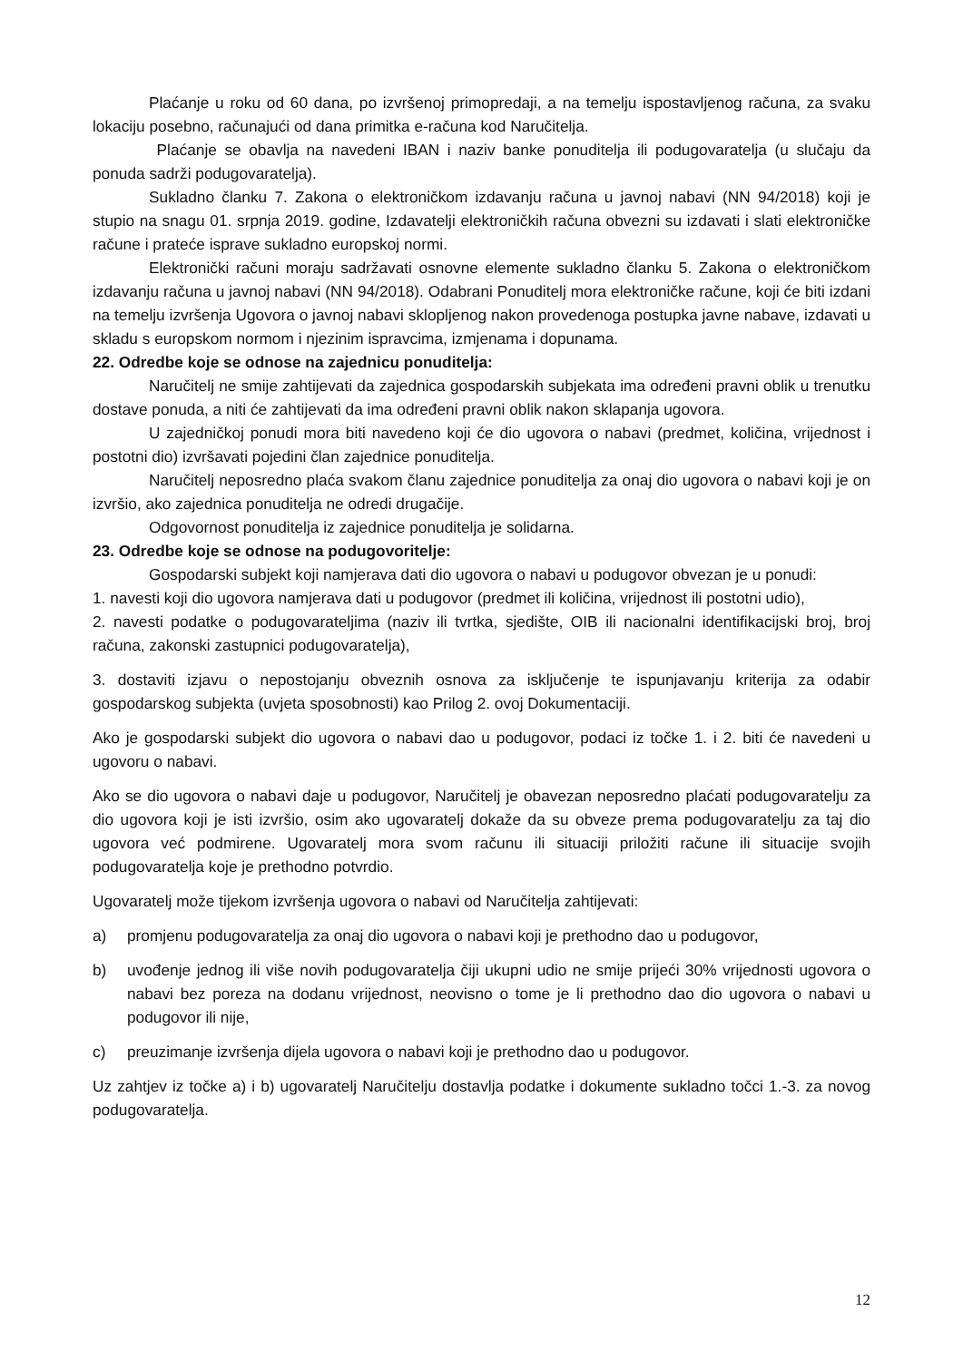Plaćanje u roku od 60 dana, po izvršenoj primopredaji, a na temelju ispostavljenog računa, za svaku lokaciju posebno, računajući od dana primitka e-računa kod Naručitelja.
Plaćanje se obavlja na navedeni IBAN i naziv banke ponuditelja ili podugovaratelja (u slučaju da ponuda sadrži podugovaratelja).
Sukladno članku 7. Zakona o elektroničkom izdavanju računa u javnoj nabavi (NN 94/2018) koji je stupio na snagu 01. srpnja 2019. godine, Izdavatelji elektroničkih računa obvezni su izdavati i slati elektroničke račune i prateće isprave sukladno europskoj normi.
Elektronički računi moraju sadržavati osnovne elemente sukladno članku 5. Zakona o elektroničkom izdavanju računa u javnoj nabavi (NN 94/2018). Odabrani Ponuditelj mora elektroničke račune, koji će biti izdani na temelju izvršenja Ugovora o javnoj nabavi sklopljenog nakon provedenoga postupka javne nabave, izdavati u skladu s europskom normom i njezinim ispravcima, izmjenama i dopunama.
22. Odredbe koje se odnose na zajednicu ponuditelja:
Naručitelj ne smije zahtijevati da zajednica gospodarskih subjekata ima određeni pravni oblik u trenutku dostave ponuda, a niti će zahtijevati da ima određeni pravni oblik nakon sklapanja ugovora.
U zajedničkoj ponudi mora biti navedeno koji će dio ugovora o nabavi (predmet, količina, vrijednost i postotni dio) izvršavati pojedini član zajednice ponuditelja.
Naručitelj neposredno plaća svakom članu zajednice ponuditelja za onaj dio ugovora o nabavi koji je on izvršio, ako zajednica ponuditelja ne odredi drugačije.
Odgovornost ponuditelja iz zajednice ponuditelja je solidarna.
23. Odredbe koje se odnose na podugovoritelje:
Gospodarski subjekt koji namjerava dati dio ugovora o nabavi u podugovor obvezan je u ponudi:
1. navesti koji dio ugovora namjerava dati u podugovor (predmet ili količina, vrijednost ili postotni udio),
2. navesti podatke o podugovarateljima (naziv ili tvrtka, sjedište, OIB ili nacionalni identifikacijski broj, broj računa, zakonski zastupnici podugovaratelja),
3. dostaviti izjavu o nepostojanju obveznih osnova za isključenje te ispunjavanju kriterija za odabir gospodarskog subjekta (uvjeta sposobnosti) kao Prilog 2. ovoj Dokumentaciji.
Ako je gospodarski subjekt dio ugovora o nabavi dao u podugovor, podaci iz točke 1. i 2. biti će navedeni u ugovoru o nabavi.
Ako se dio ugovora o nabavi daje u podugovor, Naručitelj je obavezan neposredno plaćati podugovaratelju za dio ugovora koji je isti izvršio, osim ako ugovaratelj dokaže da su obveze prema podugovaratelju za taj dio ugovora već podmirene. Ugovaratelj mora svom računu ili situaciji priložiti račune ili situacije svojih podugovaratelja koje je prethodno potvrdio.
Ugovaratelj može tijekom izvršenja ugovora o nabavi od Naručitelja zahtijevati:
a) promjenu podugovaratelja za onaj dio ugovora o nabavi koji je prethodno dao u podugovor,
b) uvođenje jednog ili više novih podugovaratelja čiji ukupni udio ne smije prijeći 30% vrijednosti ugovora o nabavi bez poreza na dodanu vrijednost, neovisno o tome je li prethodno dao dio ugovora o nabavi u podugovor ili nije,
c) preuzimanje izvršenja dijela ugovora o nabavi koji je prethodno dao u podugovor.
Uz zahtjev iz točke a) i b) ugovaratelj Naručitelju dostavlja podatke i dokumente sukladno točci 1.-3. za novog podugovaratelja.
12